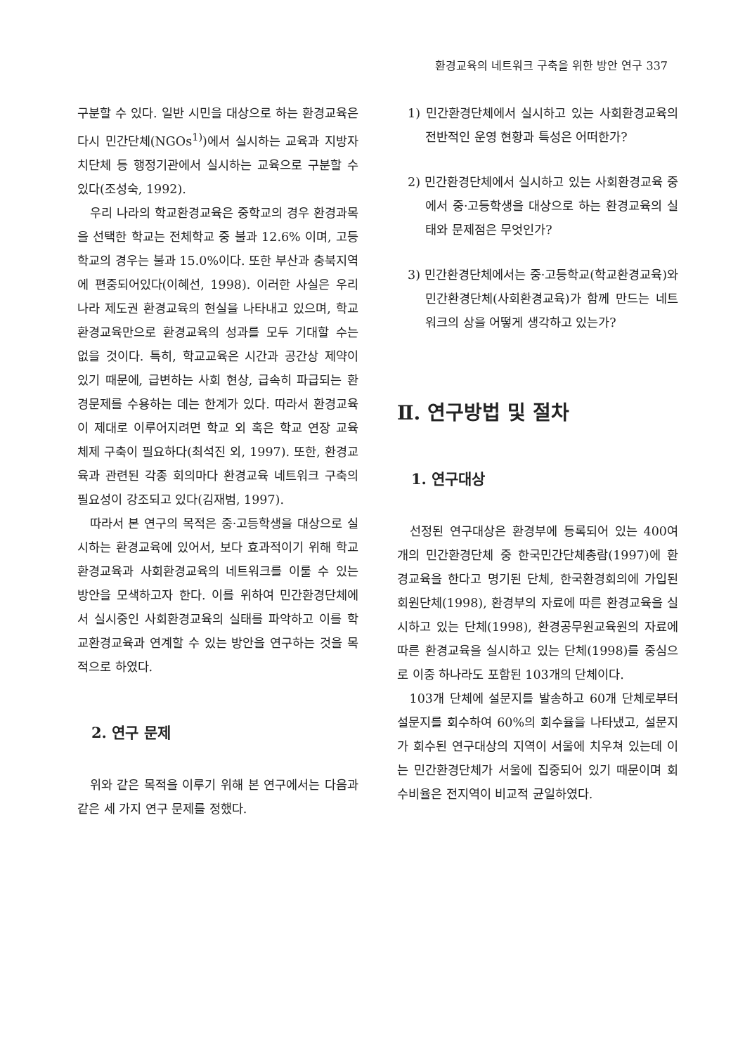환경교육의 네트워크 구축을 위한 방안 연구 337
구분할 수 있다. 일반 시민을 대상으로 하는 환경교육은 다시 민간단체(NGOs<sup>1)</sup>)에서 실시하는 교육과 지방자치단체 등 행정기관에서 실시하는 교육으로 구분할 수 있다(조성숙, 1992).
우리 나라의 학교환경교육은 중학교의 경우 환경과목을 선택한 학교는 전체학교 중 불과 12.6% 이며, 고등학교의 경우는 불과 15.0%이다. 또한 부산과 충북지역에 편중되어있다(이혜선, 1998). 이러한 사실은 우리 나라 제도권 환경교육의 현실을 나타내고 있으며, 학교환경교육만으로 환경교육의 성과를 모두 기대할 수는 없을 것이다. 특히, 학교교육은 시간과 공간상 제약이 있기 때문에, 급변하는 사회 현상, 급속히 파급되는 환경문제를 수용하는 데는 한계가 있다. 따라서 환경교육이 제대로 이루어지려면 학교 외 혹은 학교 연장 교육 체제 구축이 필요하다(최석진 외, 1997). 또한, 환경교육과 관련된 각종 회의마다 환경교육 네트워크 구축의 필요성이 강조되고 있다(김재범, 1997).
따라서 본 연구의 목적은 중·고등학생을 대상으로 실시하는 환경교육에 있어서, 보다 효과적이기 위해 학교환경교육과 사회환경교육의 네트워크를 이룰 수 있는 방안을 모색하고자 한다. 이를 위하여 민간환경단체에서 실시중인 사회환경교육의 실태를 파악하고 이를 학교환경교육과 연계할 수 있는 방안을 연구하는 것을 목적으로 하였다.
2. 연구 문제
위와 같은 목적을 이루기 위해 본 연구에서는 다음과 같은 세 가지 연구 문제를 정했다.
1) 민간환경단체에서 실시하고 있는 사회환경교육의 전반적인 운영 현황과 특성은 어떠한가?
2) 민간환경단체에서 실시하고 있는 사회환경교육 중에서 중·고등학생을 대상으로 하는 환경교육의 실태와 문제점은 무엇인가?
3) 민간환경단체에서는 중·고등학교(학교환경교육)와 민간환경단체(사회환경교육)가 함께 만드는 네트워크의 상을 어떻게 생각하고 있는가?
Ⅱ. 연구방법 및 절차
1. 연구대상
선정된 연구대상은 환경부에 등록되어 있는 400여 개의 민간환경단체 중 한국민간단체총람(1997)에 환경교육을 한다고 명기된 단체, 한국환경회의에 가입된 회원단체(1998), 환경부의 자료에 따른 환경교육을 실시하고 있는 단체(1998), 환경공무원교육원의 자료에 따른 환경교육을 실시하고 있는 단체(1998)를 중심으로 이중 하나라도 포함된 103개의 단체이다.
103개 단체에 설문지를 발송하고 60개 단체로부터 설문지를 회수하여 60%의 회수율을 나타냈고, 설문지가 회수된 연구대상의 지역이 서울에 치우쳐 있는데 이는 민간환경단체가 서울에 집중되어 있기 때문이며 회수비율은 전지역이 비교적 균일하였다.